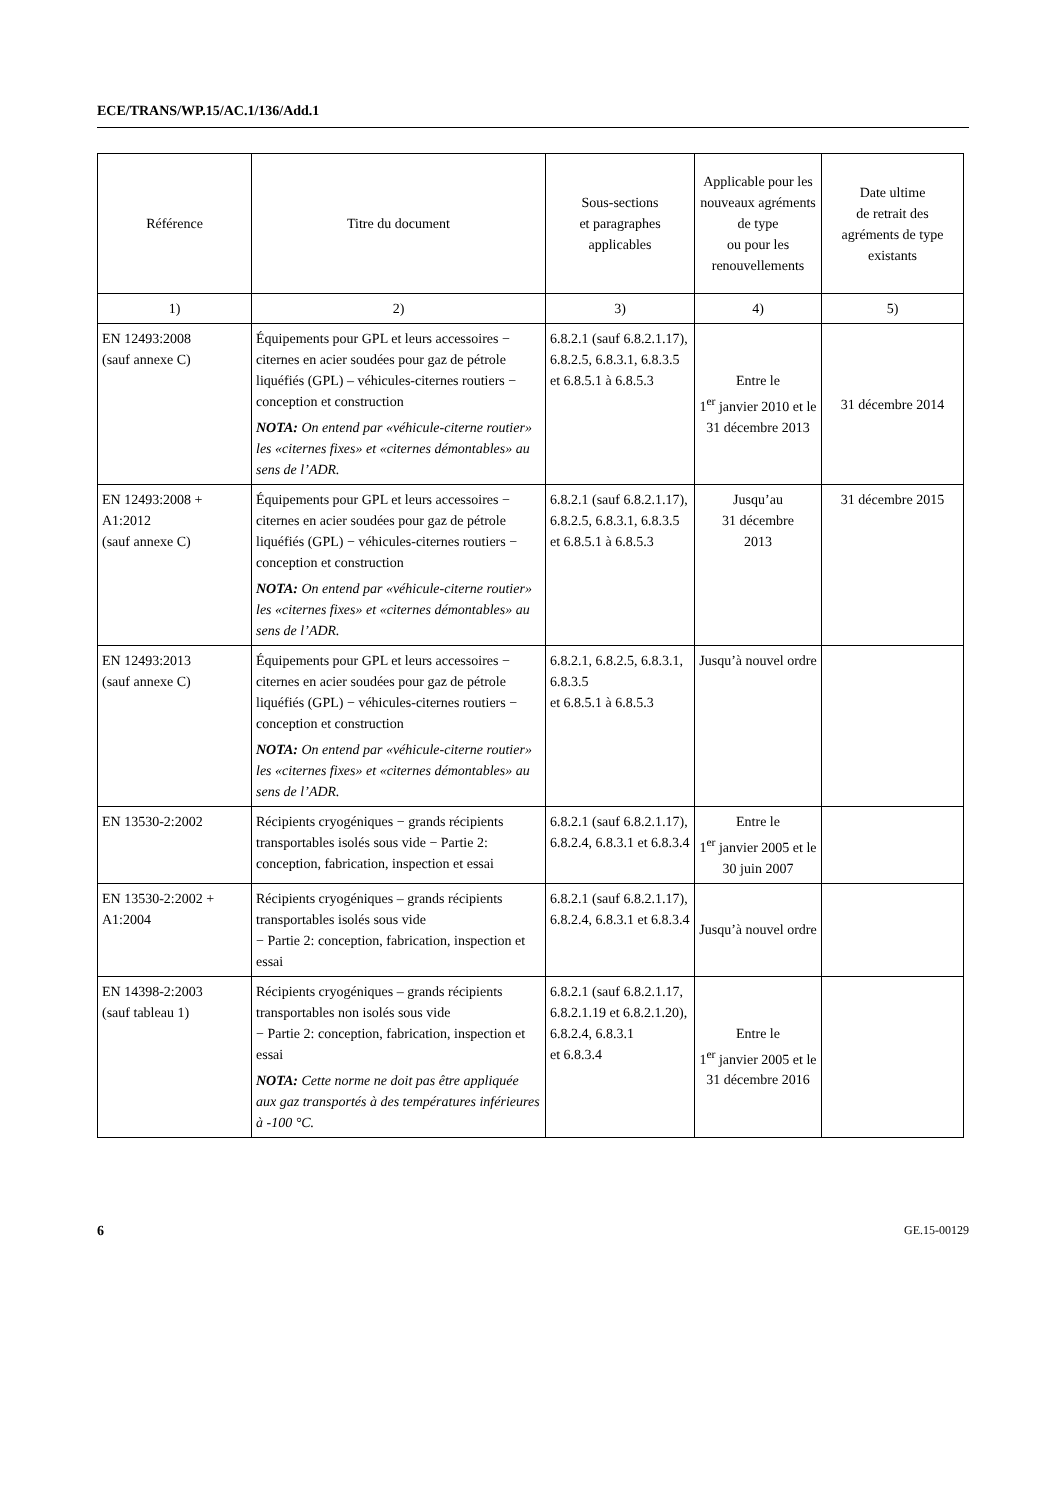ECE/TRANS/WP.15/AC.1/136/Add.1
| Référence | Titre du document | Sous-sections et paragraphes applicables | Applicable pour les nouveaux agréments de type ou pour les renouvellements | Date ultime de retrait des agréments de type existants |
| --- | --- | --- | --- | --- |
| 1) | 2) | 3) | 4) | 5) |
| EN 12493:2008 (sauf annexe C) | Équipements pour GPL et leurs accessoires − citernes en acier soudées pour gaz de pétrole liquéfiés (GPL) – véhicules-citernes routiers − conception et construction NOTA: On entend par «véhicule-citerne routier» les «citernes fixes» et «citernes démontables» au sens de l’ADR. | 6.8.2.1 (sauf 6.8.2.1.17), 6.8.2.5, 6.8.3.1, 6.8.3.5 et 6.8.5.1 à 6.8.5.3 | Entre le 1<sup>er</sup> janvier 2010 et le 31 décembre 2013 | 31 décembre 2014 |
| EN 12493:2008 + A1:2012 (sauf annexe C) | Équipements pour GPL et leurs accessoires − citernes en acier soudées pour gaz de pétrole liquéfiés (GPL) − véhicules-citernes routiers − conception et construction NOTA: On entend par «véhicule-citerne routier» les «citernes fixes» et «citernes démontables» au sens de l’ADR. | 6.8.2.1 (sauf 6.8.2.1.17), 6.8.2.5, 6.8.3.1, 6.8.3.5 et 6.8.5.1 à 6.8.5.3 | Jusqu’au 31 décembre 2013 | 31 décembre 2015 |
| EN 12493:2013 (sauf annexe C) | Équipements pour GPL et leurs accessoires − citernes en acier soudées pour gaz de pétrole liquéfiés (GPL) − véhicules-citernes routiers − conception et construction NOTA: On entend par «véhicule-citerne routier» les «citernes fixes» et «citernes démontables» au sens de l’ADR. | 6.8.2.1, 6.8.2.5, 6.8.3.1, 6.8.3.5 et 6.8.5.1 à 6.8.5.3 | Jusqu’à nouvel ordre | |
| EN 13530-2:2002 | Récipients cryogéniques − grands récipients transportables isolés sous vide − Partie 2: conception, fabrication, inspection et essai | 6.8.2.1 (sauf 6.8.2.1.17), 6.8.2.4, 6.8.3.1 et 6.8.3.4 | Entre le 1<sup>er</sup> janvier 2005 et le 30 juin 2007 | |
| EN 13530-2:2002 + A1:2004 | Récipients cryogéniques – grands récipients transportables isolés sous vide − Partie 2: conception, fabrication, inspection et essai | 6.8.2.1 (sauf 6.8.2.1.17), 6.8.2.4, 6.8.3.1 et 6.8.3.4 | Jusqu’à nouvel ordre | |
| EN 14398-2:2003 (sauf tableau 1) | Récipients cryogéniques – grands récipients transportables non isolés sous vide − Partie 2: conception, fabrication, inspection et essai NOTA: Cette norme ne doit pas être appliquée aux gaz transportés à des températures inférieures à -100 °C. | 6.8.2.1 (sauf 6.8.2.1.17, 6.8.2.1.19 et 6.8.2.1.20), 6.8.2.4, 6.8.3.1 et 6.8.3.4 | Entre le 1<sup>er</sup> janvier 2005 et le 31 décembre 2016 | |
6 GE.15-00129